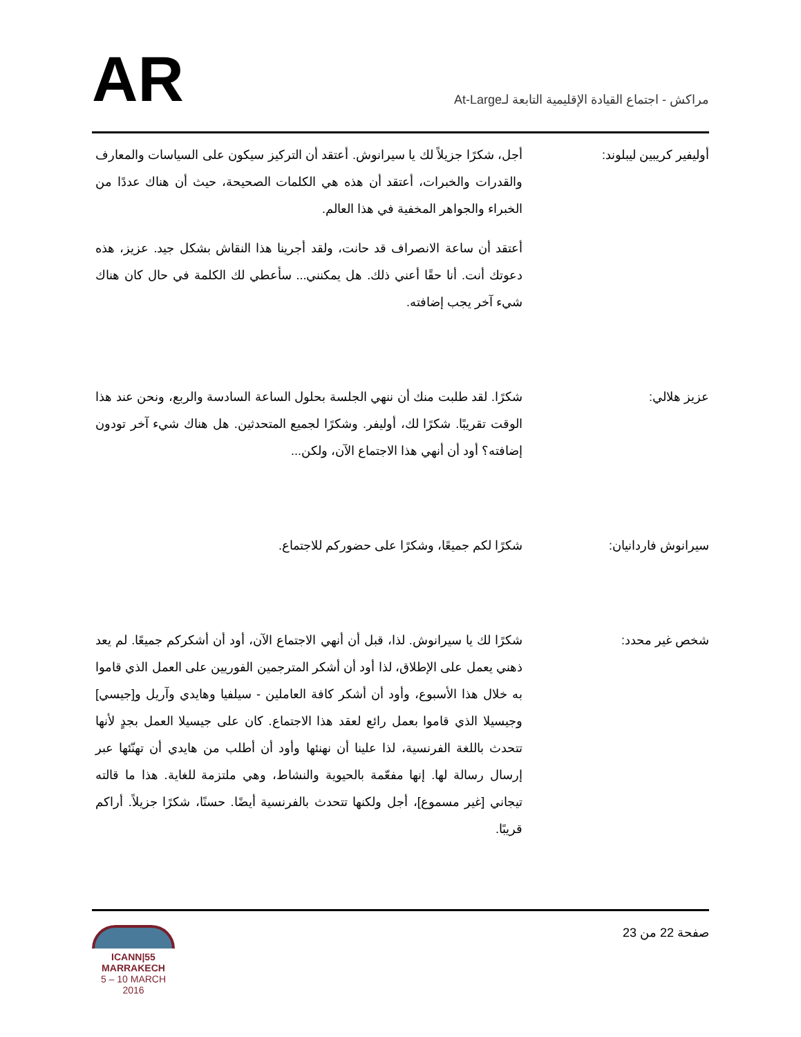مراكش - اجتماع القيادة الإقليمية التابعة لـAt-Large
AR
أوليفير كريبين ليبلوند: أجل، شكرًا جزيلاً لك يا سيرانوش. أعتقد أن التركيز سيكون على السياسات والمعارف والقدرات والخبرات، أعتقد أن هذه هي الكلمات الصحيحة، حيث أن هناك عددًا من الخبراء والجواهر المخفية في هذا العالم.
أعتقد أن ساعة الانصراف قد حانت، ولقد أجرينا هذا النقاش بشكل جيد. عزيز، هذه دعوتك أنت. أنا حقًا أعني ذلك. هل يمكنني... سأعطي لك الكلمة في حال كان هناك شيء آخر يجب إضافته.
عزيز هلالي: شكرًا. لقد طلبت منك أن ننهي الجلسة بحلول الساعة السادسة والربع، ونحن عند هذا الوقت تقريبًا. شكرًا لك، أوليفر. وشكرًا لجميع المتحدثين. هل هناك شيء آخر تودون إضافته؟ أود أن أنهي هذا الاجتماع الآن، ولكن...
سيرانوش فاردانيان: شكرًا لكم جميعًا، وشكرًا على حضوركم للاجتماع.
شخص غير محدد: شكرًا لك يا سيرانوش. لذا، قبل أن أنهي الاجتماع الآن، أود أن أشكركم جميعًا. لم يعد ذهني يعمل على الإطلاق، لذا أود أن أشكر المترجمين الفوريين على العمل الذي قاموا به خلال هذا الأسبوع، وأود أن أشكر كافة العاملين - سيلفيا وهايدي وآريل و[جيسي] وجيسيلا الذي قاموا بعمل رائع لعقد هذا الاجتماع. كان على جيسيلا العمل بجدٍ لأنها تتحدث باللغة الفرنسية، لذا علينا أن نهنئها وأود أن أطلب من هايدي أن تهنّئها عبر إرسال رسالة لها. إنها مفعّمة بالحيوية والنشاط، وهي ملتزمة للغاية. هذا ما قالته تيجاني [غير مسموع]، أجل ولكنها تتحدث بالفرنسية أيضًا. حسنًا، شكرًا جزيلاً. أراكم قريبًا.
صفحة 22 من 23
ICANN|55
MARRAKECH
5 – 10 MARCH 2016